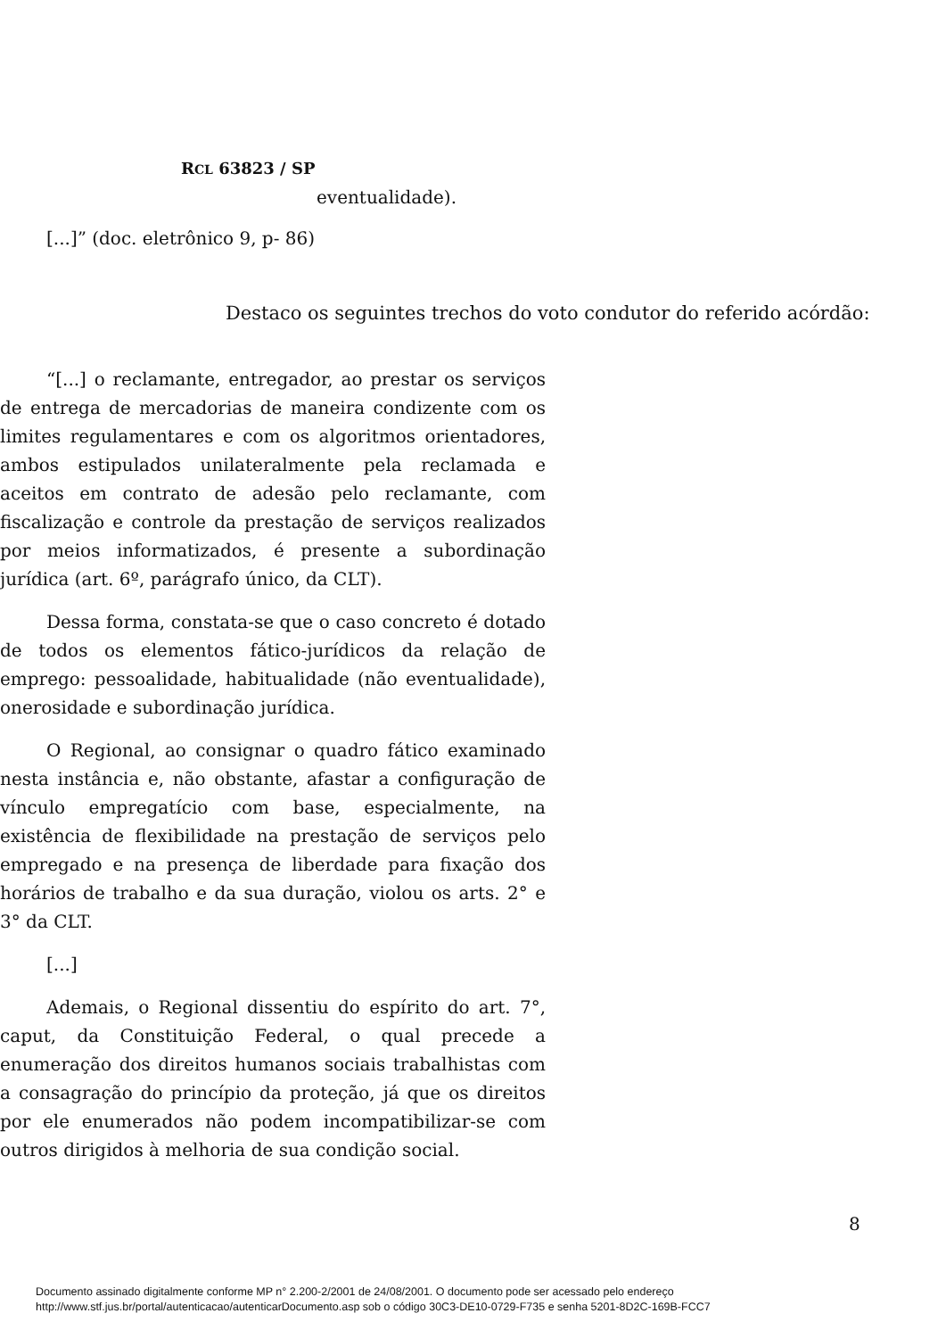RCL 63823 / SP
eventualidade).
[...]” (doc. eletrônico 9, p- 86)
Destaco os seguintes trechos do voto condutor do referido acórdão:
“[...] o reclamante, entregador, ao prestar os serviços de entrega de mercadorias de maneira condizente com os limites regulamentares e com os algoritmos orientadores, ambos estipulados unilateralmente pela reclamada e aceitos em contrato de adesão pelo reclamante, com fiscalização e controle da prestação de serviços realizados por meios informatizados, é presente a subordinação jurídica (art. 6º, parágrafo único, da CLT).
Dessa forma, constata-se que o caso concreto é dotado de todos os elementos fático-jurídicos da relação de emprego: pessoalidade, habitualidade (não eventualidade), onerosidade e subordinação jurídica.
O Regional, ao consignar o quadro fático examinado nesta instância e, não obstante, afastar a configuração de vínculo empregatício com base, especialmente, na existência de flexibilidade na prestação de serviços pelo empregado e na presença de liberdade para fixação dos horários de trabalho e da sua duração, violou os arts. 2° e 3° da CLT.
[...]
Ademais, o Regional dissentiu do espírito do art. 7°, caput, da Constituição Federal, o qual precede a enumeração dos direitos humanos sociais trabalhistas com a consagração do princípio da proteção, já que os direitos por ele enumerados não podem incompatibilizar-se com outros dirigidos à melhoria de sua condição social.
8
Documento assinado digitalmente conforme MP n° 2.200-2/2001 de 24/08/2001. O documento pode ser acessado pelo endereço
http://www.stf.jus.br/portal/autenticacao/autenticarDocumento.asp sob o código 30C3-DE10-0729-F735 e senha 5201-8D2C-169B-FCC7